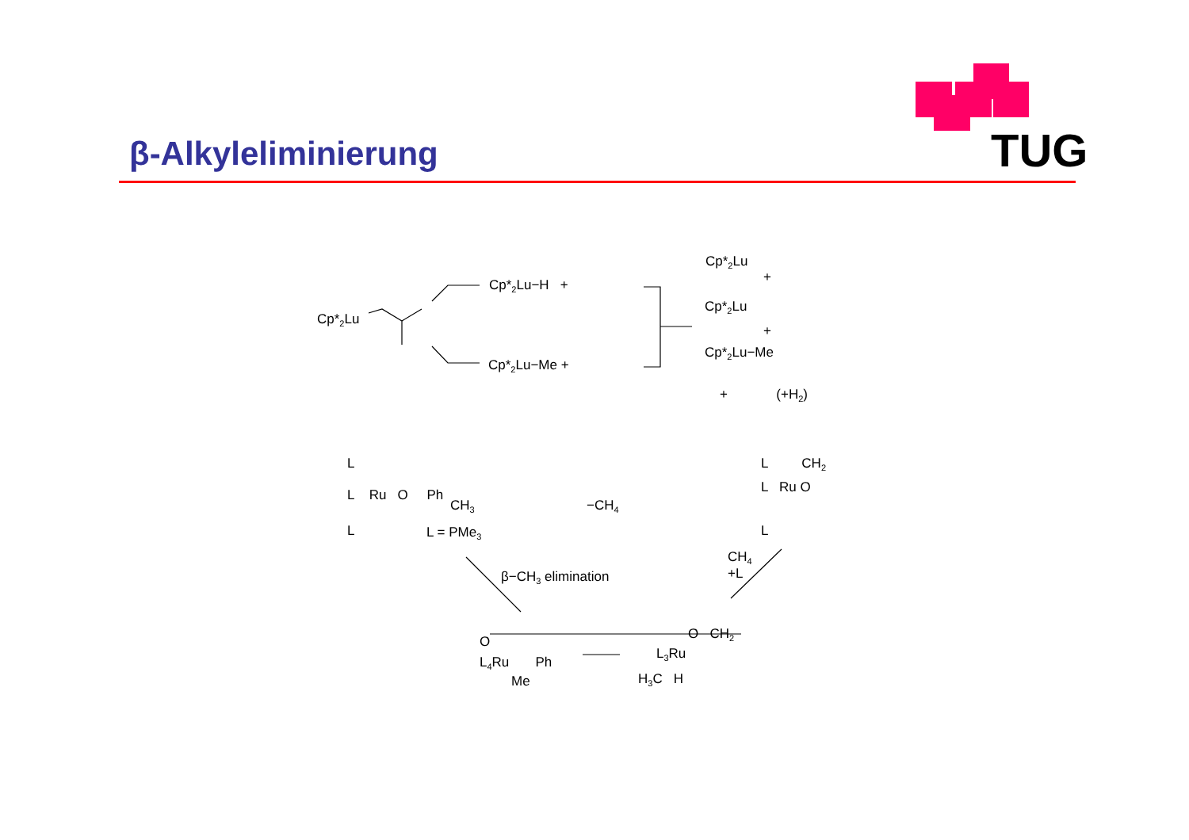β-Alkyleliminierung
TUG
Cp*<sub>2</sub>Lu
Cp*<sub>2</sub>Lu−H +
Cp*<sub>2</sub>Lu−Me +
Cp*<sub>2</sub>Lu
+
Cp*<sub>2</sub>Lu
+
Cp*<sub>2</sub>Lu−Me
+ (+H<sub>2</sub>)
L
L Ru O Ph
CH<sub>3</sub>
L L = PMe<sub>3</sub>
−CH<sub>4</sub>
L CH<sub>2</sub>
L Ru O
L
β−CH<sub>3</sub> elimination
CH<sub>4</sub>
+L
O
L<sub>4</sub>Ru Ph
Me
O CH<sub>2</sub>
L<sub>3</sub>Ru
H<sub>3</sub>C H